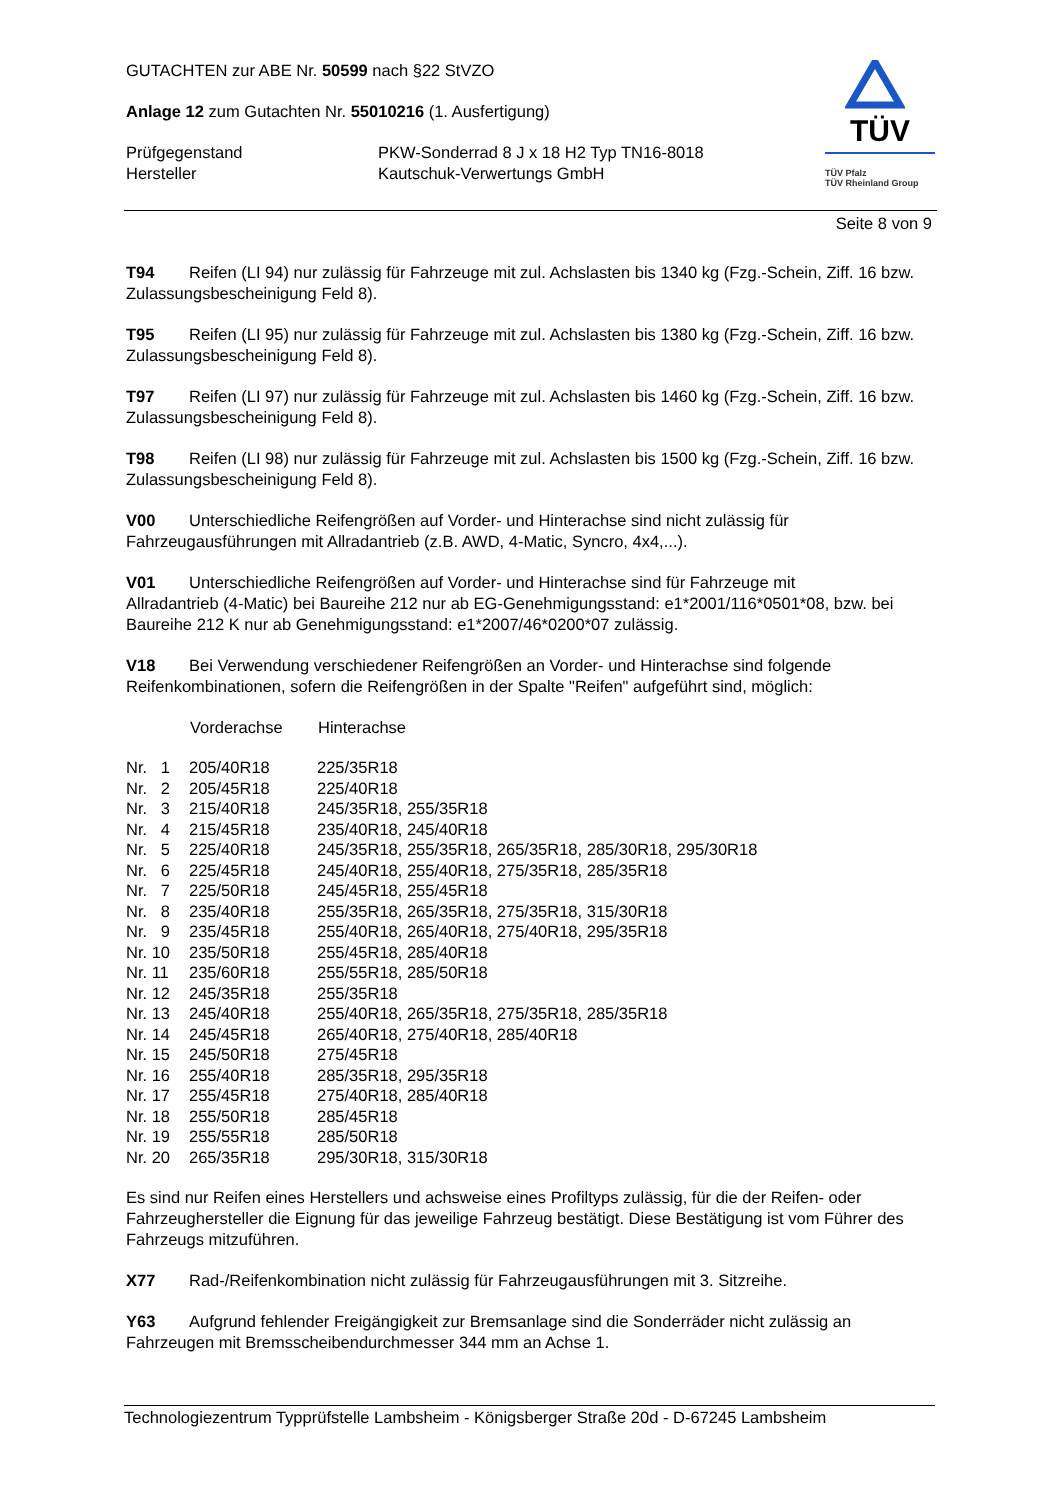GUTACHTEN zur ABE Nr. 50599 nach §22 StVZO
Anlage 12 zum Gutachten Nr. 55010216 (1. Ausfertigung)
| Prüfgegenstand | PKW-Sonderrad 8 J x 18 H2 Typ TN16-8018 |
| Hersteller | Kautschuk-Verwertungs GmbH |
TÜV
TÜV Pfalz
TÜV Rheinland Group
Seite 8 von 9
T94 Reifen (LI 94) nur zulässig für Fahrzeuge mit zul. Achslasten bis 1340 kg (Fzg.-Schein, Ziff. 16 bzw. Zulassungsbescheinigung Feld 8).
T95 Reifen (LI 95) nur zulässig für Fahrzeuge mit zul. Achslasten bis 1380 kg (Fzg.-Schein, Ziff. 16 bzw. Zulassungsbescheinigung Feld 8).
T97 Reifen (LI 97) nur zulässig für Fahrzeuge mit zul. Achslasten bis 1460 kg (Fzg.-Schein, Ziff. 16 bzw. Zulassungsbescheinigung Feld 8).
T98 Reifen (LI 98) nur zulässig für Fahrzeuge mit zul. Achslasten bis 1500 kg (Fzg.-Schein, Ziff. 16 bzw. Zulassungsbescheinigung Feld 8).
V00 Unterschiedliche Reifengrößen auf Vorder- und Hinterachse sind nicht zulässig für
Fahrzeugausführungen mit Allradantrieb (z.B. AWD, 4-Matic, Syncro, 4x4,...).
V01 Unterschiedliche Reifengrößen auf Vorder- und Hinterachse sind für Fahrzeuge mit
Allradantrieb (4-Matic) bei Baureihe 212 nur ab EG-Genehmigungsstand: e1*2001/116*0501*08, bzw. bei Baureihe 212 K nur ab Genehmigungsstand: e1*2007/46*0200*07 zulässig.
V18 Bei Verwendung verschiedener Reifengrößen an Vorder- und Hinterachse sind folgende Reifenkombinationen, sofern die Reifengrößen in der Spalte "Reifen" aufgeführt sind, möglich:
| | Vorderachse | Hinterachse |
| --- | --- | --- |
| Nr. 1 | 205/40R18 | 225/35R18 |
| Nr. 2 | 205/45R18 | 225/40R18 |
| Nr. 3 | 215/40R18 | 245/35R18, 255/35R18 |
| Nr. 4 | 215/45R18 | 235/40R18, 245/40R18 |
| Nr. 5 | 225/40R18 | 245/35R18, 255/35R18, 265/35R18, 285/30R18, 295/30R18 |
| Nr. 6 | 225/45R18 | 245/40R18, 255/40R18, 275/35R18, 285/35R18 |
| Nr. 7 | 225/50R18 | 245/45R18, 255/45R18 |
| Nr. 8 | 235/40R18 | 255/35R18, 265/35R18, 275/35R18, 315/30R18 |
| Nr. 9 | 235/45R18 | 255/40R18, 265/40R18, 275/40R18, 295/35R18 |
| Nr. 10 | 235/50R18 | 255/45R18, 285/40R18 |
| Nr. 11 | 235/60R18 | 255/55R18, 285/50R18 |
| Nr. 12 | 245/35R18 | 255/35R18 |
| Nr. 13 | 245/40R18 | 255/40R18, 265/35R18, 275/35R18, 285/35R18 |
| Nr. 14 | 245/45R18 | 265/40R18, 275/40R18, 285/40R18 |
| Nr. 15 | 245/50R18 | 275/45R18 |
| Nr. 16 | 255/40R18 | 285/35R18, 295/35R18 |
| Nr. 17 | 255/45R18 | 275/40R18, 285/40R18 |
| Nr. 18 | 255/50R18 | 285/45R18 |
| Nr. 19 | 255/55R18 | 285/50R18 |
| Nr. 20 | 265/35R18 | 295/30R18, 315/30R18 |
Es sind nur Reifen eines Herstellers und achsweise eines Profiltyps zulässig, für die der Reifen- oder Fahrzeughersteller die Eignung für das jeweilige Fahrzeug bestätigt. Diese Bestätigung ist vom Führer des Fahrzeugs mitzuführen.
X77 Rad-/Reifenkombination nicht zulässig für Fahrzeugausführungen mit 3. Sitzreihe.
Y63 Aufgrund fehlender Freigängigkeit zur Bremsanlage sind die Sonderräder nicht zulässig an Fahrzeugen mit Bremsscheibendurchmesser 344 mm an Achse 1.
Technologiezentrum Typprüfstelle Lambsheim - Königsberger Straße 20d - D-67245 Lambsheim